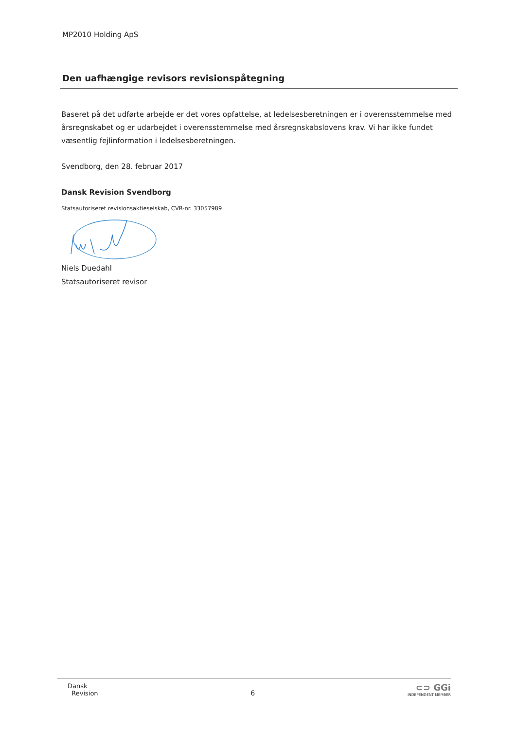MP2010 Holding ApS
Den uafhængige revisors revisionspåtegning
Baseret på det udførte arbejde er det vores opfattelse, at ledelsesberetningen er i overensstemmelse med årsregnskabet og er udarbejdet i overensstemmelse med årsregnskabslovens krav. Vi har ikke fundet væsentlig fejlinformation i ledelsesberetningen.
Svendborg, den 28. februar 2017
Dansk Revision Svendborg
Statsautoriseret revisionsaktieselskab, CVR-nr. 33057989
Niels Duedahl
Statsautoriseret revisor
Dansk
Revision
6
⊂⊃ GGi
INDEPENDENT MEMBER